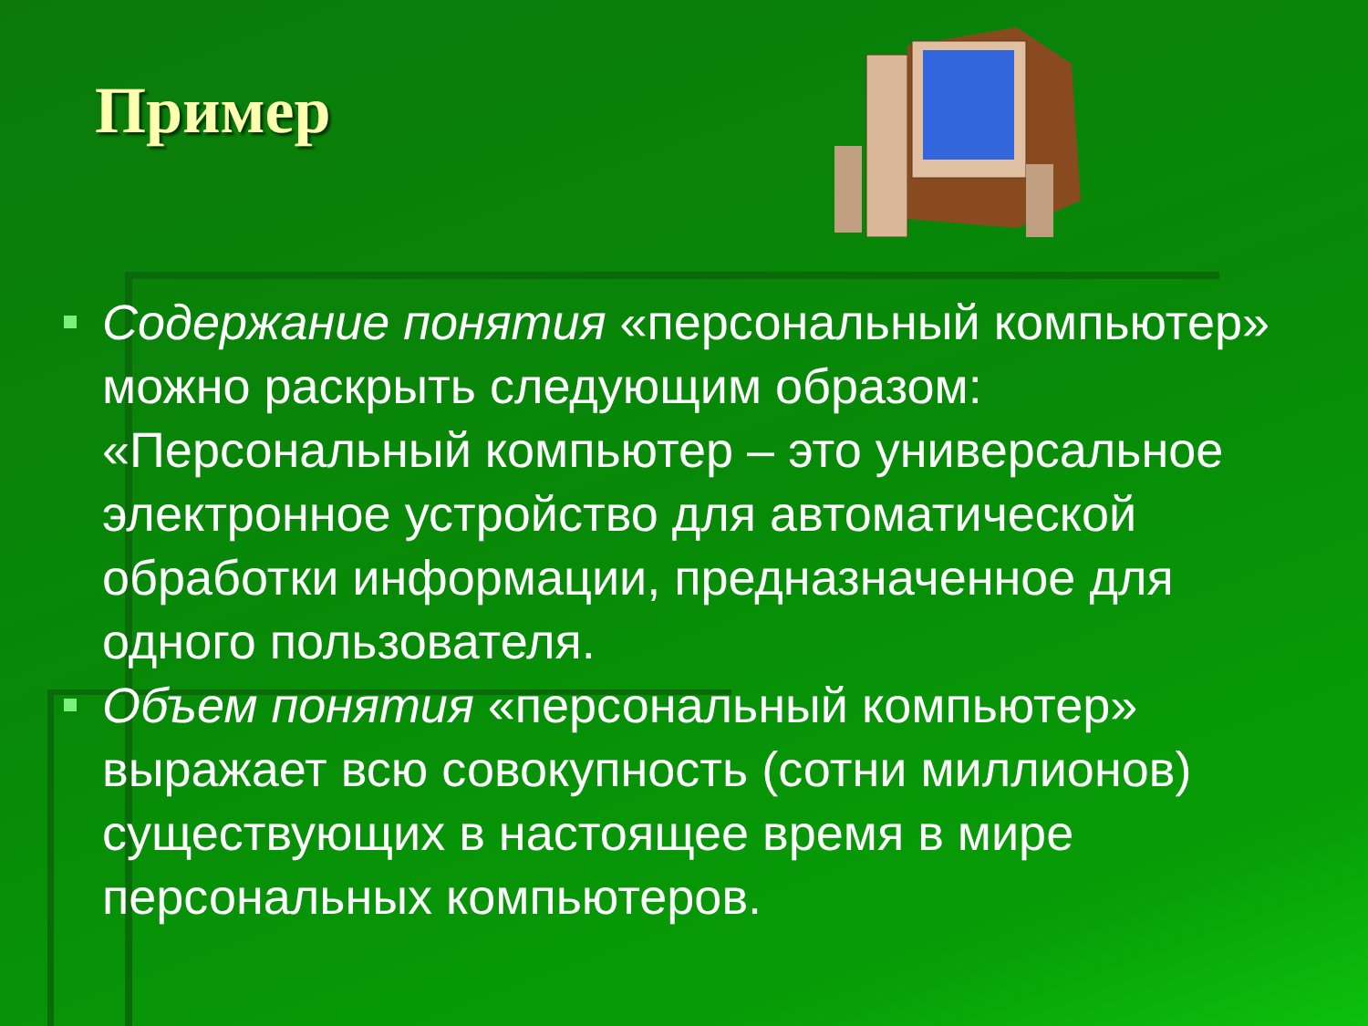Пример
Содержание понятия «персональный компьютер» можно раскрыть следующим образом: «Персональный компьютер – это универсальное электронное устройство для автоматической обработки информации, предназначенное для одного пользователя.
Объем понятия «персональный компьютер» выражает всю совокупность (сотни миллионов) существующих в настоящее время в мире персональных компьютеров.